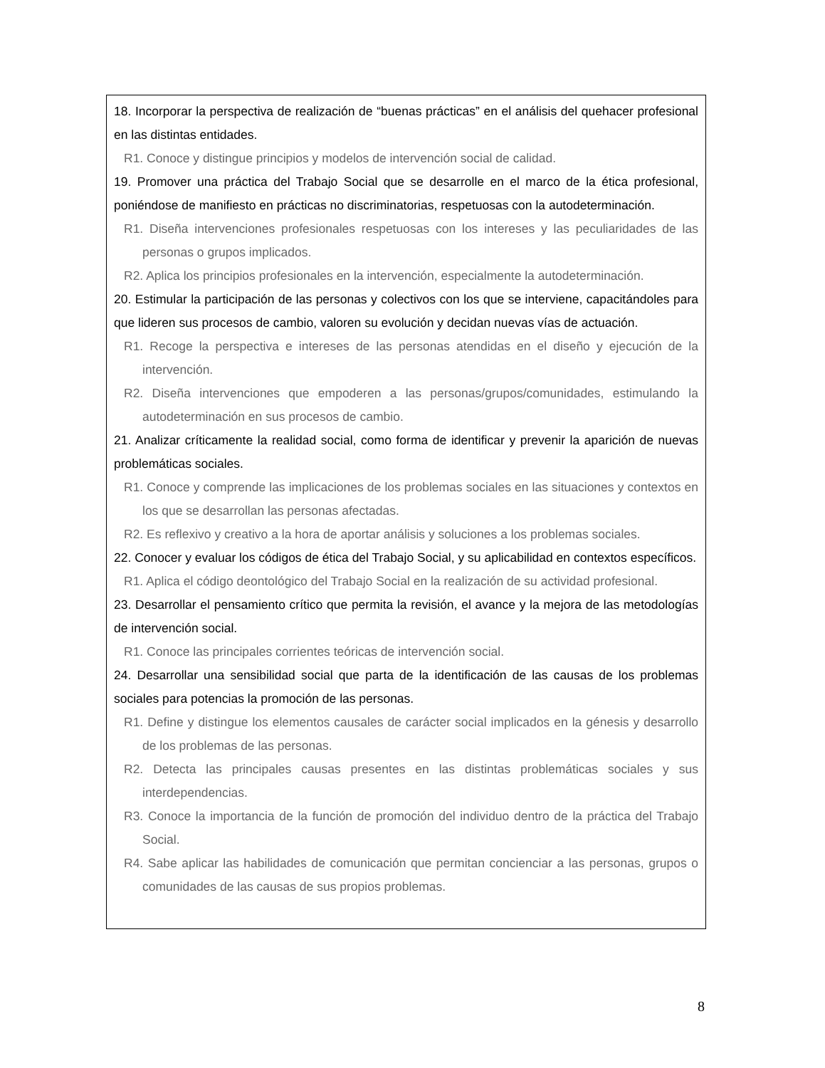18. Incorporar la perspectiva de realización de “buenas prácticas” en el análisis del quehacer profesional en las distintas entidades.
R1. Conoce y distingue principios y modelos de intervención social de calidad.
19. Promover una práctica del Trabajo Social que se desarrolle en el marco de la ética profesional, poniéndose de manifiesto en prácticas no discriminatorias, respetuosas con la autodeterminación.
R1. Diseña intervenciones profesionales respetuosas con los intereses y las peculiaridades de las personas o grupos implicados.
R2. Aplica los principios profesionales en la intervención, especialmente la autodeterminación.
20. Estimular la participación de las personas y colectivos con los que se interviene, capacitándoles para que lideren sus procesos de cambio, valoren su evolución y decidan nuevas vías de actuación.
R1. Recoge la perspectiva e intereses de las personas atendidas en el diseño y ejecución de la intervención.
R2. Diseña intervenciones que empoderen a las personas/grupos/comunidades, estimulando la autodeterminación en sus procesos de cambio.
21. Analizar críticamente la realidad social, como forma de identificar y prevenir la aparición de nuevas problemáticas sociales.
R1. Conoce y comprende las implicaciones de los problemas sociales en las situaciones y contextos en los que se desarrollan las personas afectadas.
R2. Es reflexivo y creativo a la hora de aportar análisis y soluciones a los problemas sociales.
22. Conocer y evaluar los códigos de ética del Trabajo Social, y su aplicabilidad en contextos específicos.
R1. Aplica el código deontológico del Trabajo Social en la realización de su actividad profesional.
23. Desarrollar el pensamiento crítico que permita la revisión, el avance y la mejora de las metodologías de intervención social.
R1. Conoce las principales corrientes teóricas de intervención social.
24. Desarrollar una sensibilidad social que parta de la identificación de las causas de los problemas sociales para potencias la promoción de las personas.
R1. Define y distingue los elementos causales de carácter social implicados en la génesis y desarrollo de los problemas de las personas.
R2. Detecta las principales causas presentes en las distintas problemáticas sociales y sus interdependencias.
R3. Conoce la importancia de la función de promoción del individuo dentro de la práctica del Trabajo Social.
R4. Sabe aplicar las habilidades de comunicación que permitan concienciar a las personas, grupos o comunidades de las causas de sus propios problemas.
8